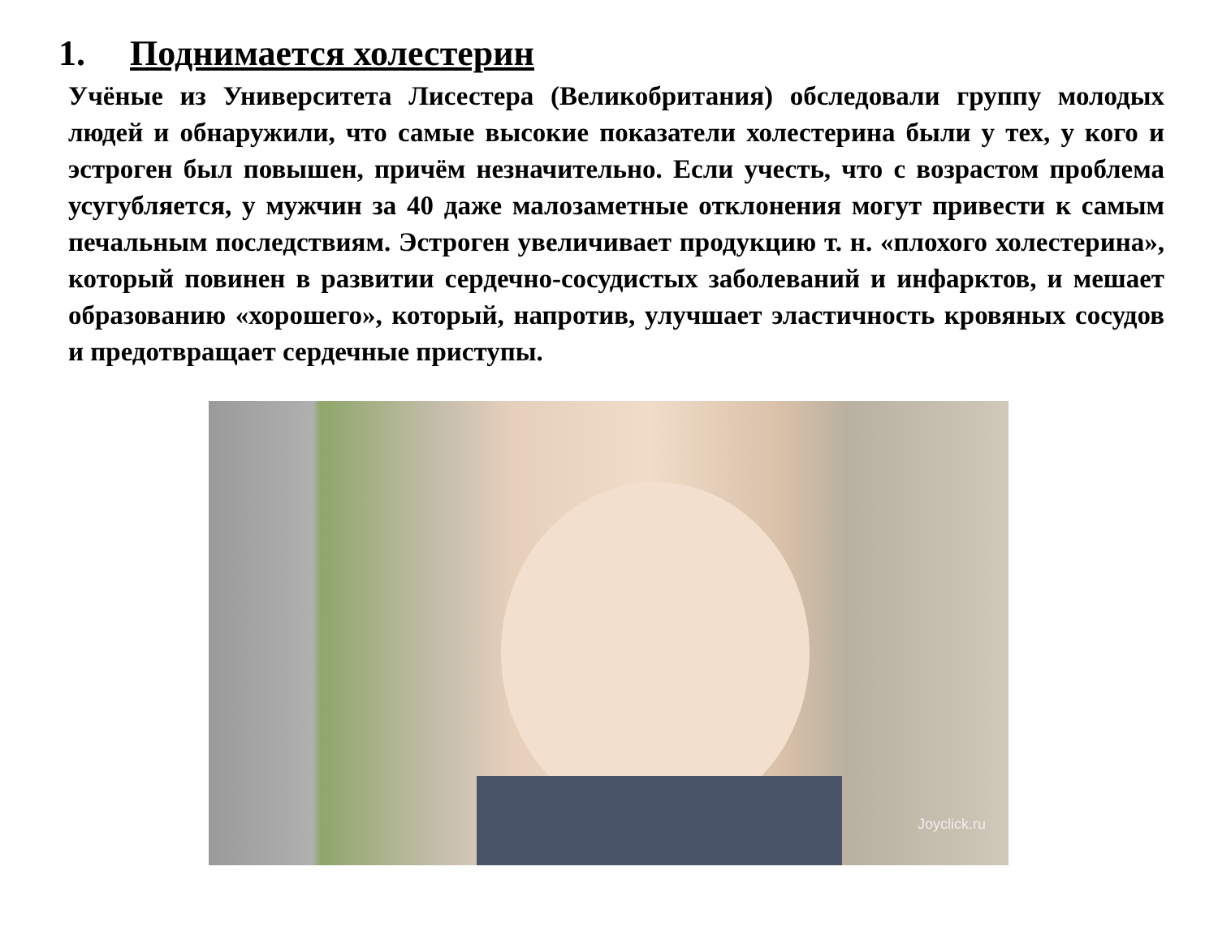1. Поднимается холестерин
Учёные из Университета Лисестера (Великобритания) обследовали группу молодых людей и обнаружили, что самые высокие показатели холестерина были у тех, у кого и эстроген был повышен, причём незначительно. Если учесть, что с возрастом проблема усугубляется, у мужчин за 40 даже малозаметные отклонения могут привести к самым печальным последствиям. Эстроген увеличивает продукцию т. н. «плохого холестерина», который повинен в развитии сердечно-сосудистых заболеваний и инфарктов, и мешает образованию «хорошего», который, напротив, улучшает эластичность кровяных сосудов и предотвращает сердечные приступы.
Joyclick.ru